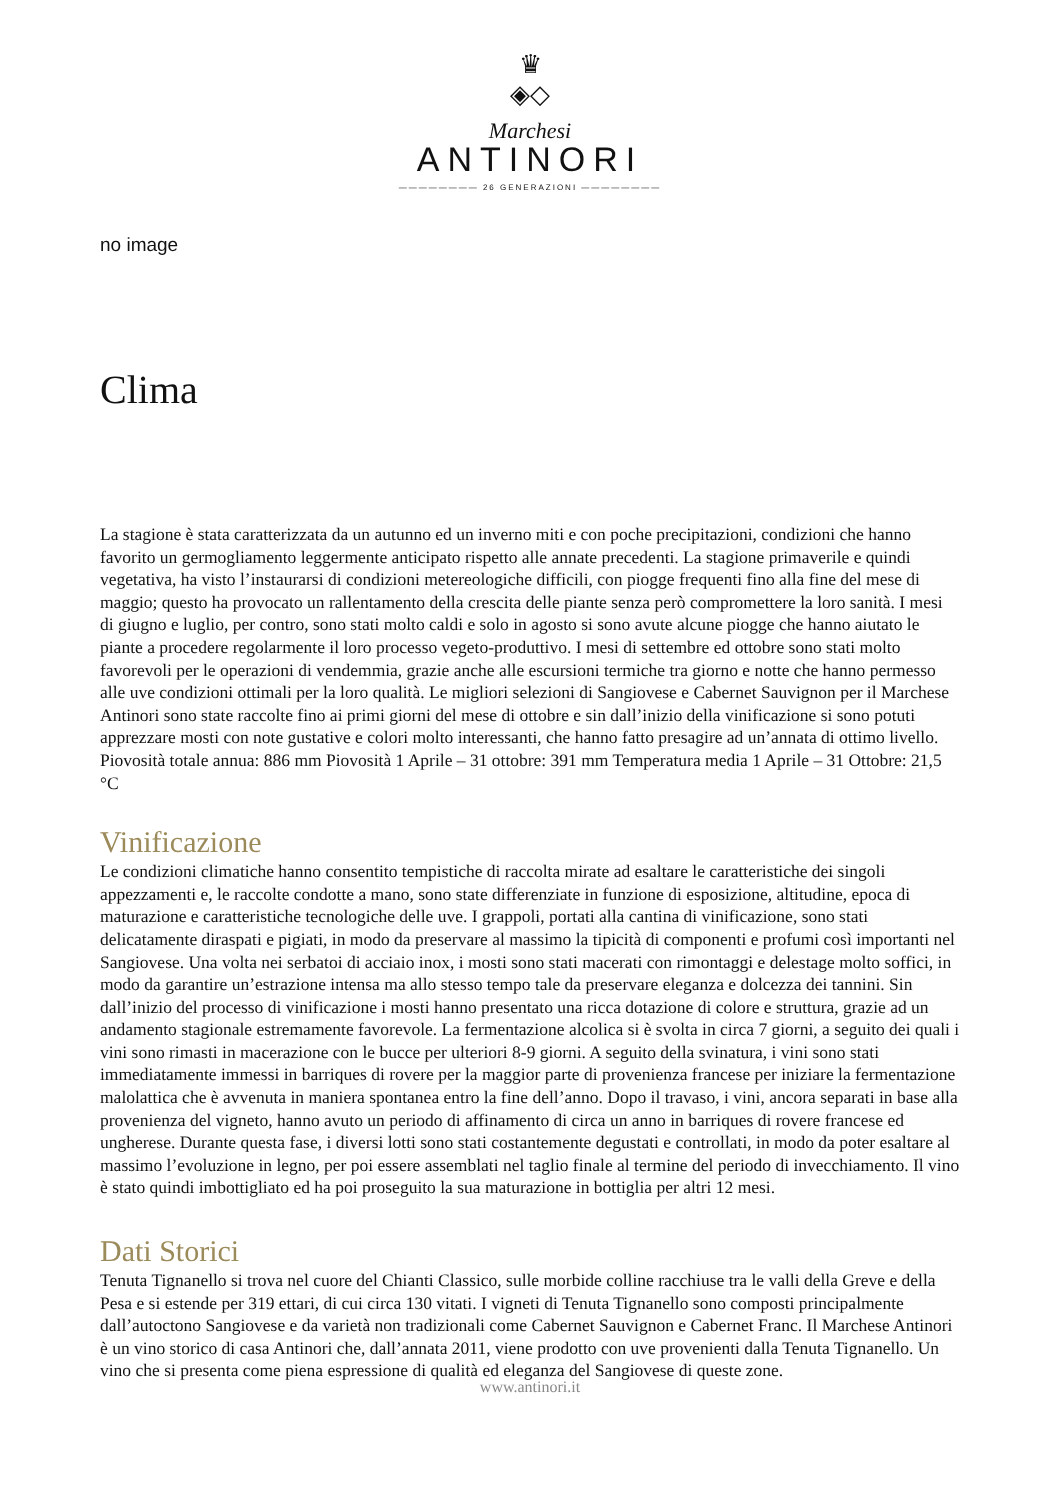♛
◈◇
Marchesi
ANTINORI
———————— 26 GENERAZIONI ————————
no image
Clima
La stagione è stata caratterizzata da un autunno ed un inverno miti e con poche precipitazioni, condizioni che hanno favorito un germogliamento leggermente anticipato rispetto alle annate precedenti. La stagione primaverile e quindi vegetativa, ha visto l’instaurarsi di condizioni metereologiche difficili, con piogge frequenti fino alla fine del mese di maggio; questo ha provocato un rallentamento della crescita delle piante senza però compromettere la loro sanità. I mesi di giugno e luglio, per contro, sono stati molto caldi e solo in agosto si sono avute alcune piogge che hanno aiutato le piante a procedere regolarmente il loro processo vegeto-produttivo. I mesi di settembre ed ottobre sono stati molto favorevoli per le operazioni di vendemmia, grazie anche alle escursioni termiche tra giorno e notte che hanno permesso alle uve condizioni ottimali per la loro qualità. Le migliori selezioni di Sangiovese e Cabernet Sauvignon per il Marchese Antinori sono state raccolte fino ai primi giorni del mese di ottobre e sin dall’inizio della vinificazione si sono potuti apprezzare mosti con note gustative e colori molto interessanti, che hanno fatto presagire ad un’annata di ottimo livello. Piovosità totale annua: 886 mm Piovosità 1 Aprile – 31 ottobre: 391 mm Temperatura media 1 Aprile – 31 Ottobre: 21,5 °C
Vinificazione
Le condizioni climatiche hanno consentito tempistiche di raccolta mirate ad esaltare le caratteristiche dei singoli appezzamenti e, le raccolte condotte a mano, sono state differenziate in funzione di esposizione, altitudine, epoca di maturazione e caratteristiche tecnologiche delle uve. I grappoli, portati alla cantina di vinificazione, sono stati delicatamente diraspati e pigiati, in modo da preservare al massimo la tipicità di componenti e profumi così importanti nel Sangiovese. Una volta nei serbatoi di acciaio inox, i mosti sono stati macerati con rimontaggi e delestage molto soffici, in modo da garantire un’estrazione intensa ma allo stesso tempo tale da preservare eleganza e dolcezza dei tannini. Sin dall’inizio del processo di vinificazione i mosti hanno presentato una ricca dotazione di colore e struttura, grazie ad un andamento stagionale estremamente favorevole. La fermentazione alcolica si è svolta in circa 7 giorni, a seguito dei quali i vini sono rimasti in macerazione con le bucce per ulteriori 8-9 giorni. A seguito della svinatura, i vini sono stati immediatamente immessi in barriques di rovere per la maggior parte di provenienza francese per iniziare la fermentazione malolattica che è avvenuta in maniera spontanea entro la fine dell’anno. Dopo il travaso, i vini, ancora separati in base alla provenienza del vigneto, hanno avuto un periodo di affinamento di circa un anno in barriques di rovere francese ed ungherese. Durante questa fase, i diversi lotti sono stati costantemente degustati e controllati, in modo da poter esaltare al massimo l’evoluzione in legno, per poi essere assemblati nel taglio finale al termine del periodo di invecchiamento. Il vino è stato quindi imbottigliato ed ha poi proseguito la sua maturazione in bottiglia per altri 12 mesi.
Dati Storici
Tenuta Tignanello si trova nel cuore del Chianti Classico, sulle morbide colline racchiuse tra le valli della Greve e della Pesa e si estende per 319 ettari, di cui circa 130 vitati. I vigneti di Tenuta Tignanello sono composti principalmente dall’autoctono Sangiovese e da varietà non tradizionali come Cabernet Sauvignon e Cabernet Franc. Il Marchese Antinori è un vino storico di casa Antinori che, dall’annata 2011, viene prodotto con uve provenienti dalla Tenuta Tignanello. Un vino che si presenta come piena espressione di qualità ed eleganza del Sangiovese di queste zone.
www.antinori.it